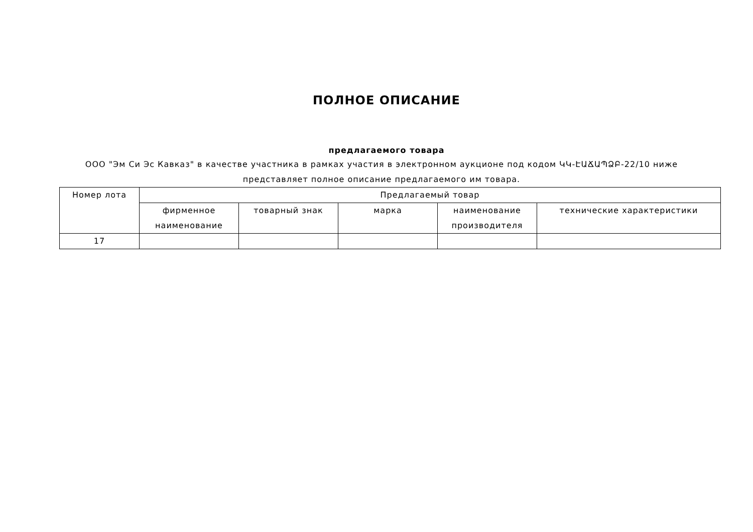ПОЛНОЕ ОПИСАНИЕ
предлагаемого товара
ООО "Эм Си Эс Кавказ" в качестве участника в рамках участия в электронном аукционе под кодом ԿԿ-ԷԱՃԱՊՁԲ-22/10 ниже представляет полное описание предлагаемого им товара.
| Номер лота | Предлагаемый товар | | | | |
| --- | --- | --- | --- | --- | --- |
| | фирменное наименование | товарный знак | марка | наименование производителя | технические характеристики |
| 17 | | | | | |